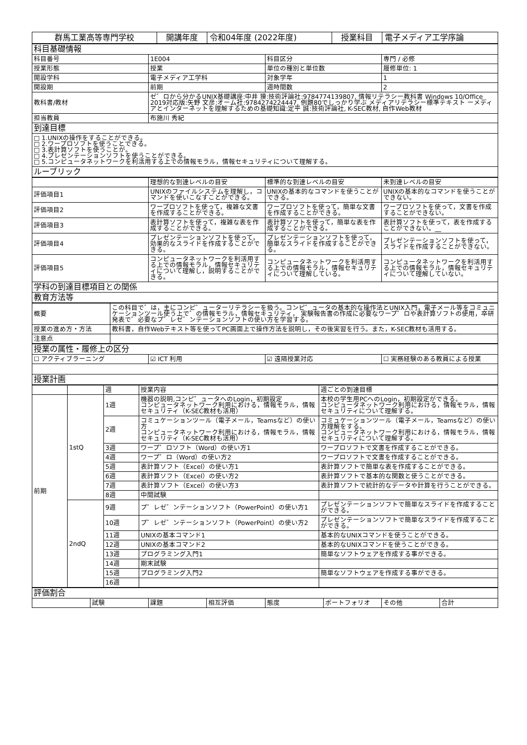| 群馬工業高等専門学校 | 開講年度 | 令和04年度 (2022年度) | 授業科目 | 電子メディア工学序論 |
| 科目基礎情報 | | | |
| 科目番号 | 1E004 | 科目区分 | 専門 / 必修 |
| 授業形態 | 授業 | 単位の種別と単位数 | 履修単位: 1 |
| 開設学科 | 電子メディア工学科 | 対象学年 | 1 |
| 開設期 | 前期 | 週時間数 | 2 |
| 教科書/教材 | ゼ゛ロから分かるUNIX基礎講座:中井 獏:技術評論社:9784774139807, 情報リテラシー教科書 Windows 10/Office 2019対応版:矢野 文彦:オーム社:9784274224447, 例題80でしっかり学ぶ メディアリテラシー標準テキスト ーメディアとインターネットを理解するための基礎知識:定平 誠:技術評論社, K-SEC教材, 自作Web教材 | | |
| 担当教員 | 布施川 秀紀 | | |
| 到達目標 | | | |
| □ 1.UNIXの操作をすることができる。 □ 2.ワープロソフトを使うことできる。 □ 3.表計算ソフトを使うことが。 □ 4.プレゼンテーションソフトを使うことができる。 □ 5.コンピュータネットワークを利活用する上での情報モラル，情報セキュリティについて理解する。 | | | |
| ルーブリック | | | |
| | 理想的な到達レベルの目安 | 標準的な到達レベルの目安 | 未到達レベルの目安 |
| 評価項目1 | UNIXのファイルシステムを理解し，コマンドを使いこなすことができる。 | UNIXの基本的なコマンドを使うことができる。 | UNIXの基本的なコマンドを使うことができない。 |
| 評価項目2 | ワープロソフトを使って，複雑な文書を作成することができる。 | ワープロソフトを使って，簡単な文書を作成することができる。 | ワープロソフトを使って，文書を作成することができない。 |
| 評価項目3 | 表計算ソフトを使って，複雑な表を作成することができる。 | 表計算ソフトを使って，簡単な表を作成することができる。 | 表計算ソフトを使って，表を作成することができない。__ |
| 評価項目4 | プレゼンテーションソフトを使って，効果的なスライドを作成することができる。 | プレゼンテーションソフトを使って，簡単なスライドを作成することができる。 | プレゼンテーションソフトを使って，スライドを作成することができない。 |
| 評価項目5 | コンピュータネットワークを利活用する上での情報モラル，情報セキュリティについて理解し，説明することができる。 | コンピュータネットワークを利活用する上での情報モラル，情報セキュリティについて理解している。 | コンピュータネットワークを利活用する上での情報モラル，情報セキュリティについて理解していない。 |
| 学科の到達目標項目との関係 | | | |
| 教育方法等 | | | |
| 概要 | この科目で゛は，主にコンピ゜ューターリテラシーを扱う。コンピ゜ュータの基本的な操作法とUNIX入門，電子メール等をコミュニケーションツール使う上で゛の情報モラル，情報セキュリティ， 実験報告書の作成に必要なワープ゜ロや表計算ソフトの使用，卒研発表で゛必要なプ゜レゼ゛ンテーションソフトの使い方を学習する。 |
| 授業の進め方・方法 | 教科書，自作Webテキスト等を使ってPC画面上で操作方法を説明し，その後実習を行う。また，K-SEC教材も活用する。 |
| 注意点 | |
| 授業の属性・履修上の区分 | | | |
| ☐ アクティブラーニング | ☑ ICT 利用 | ☑ 遠隔授業対応 | ☐ 実務経験のある教員による授業 |
| 授業計画 | | | |
| | | 週 | 授業内容 | 週ごとの到達目標 |
| 前期 | 1stQ | 1週 | 機器の説明,コンピ゜ュータへのLogin，初期設定 コンピュータネットワーク利用における，情報モラル，情報セキュリティ（K-SEC教材も活用） | 本校の学生用PCへのLogin，初期設定ができる。 コンピュータネットワーク利用における，情報モラル，情報セキュリティについて理解する。 |
| | | 2週 | コミュケーションツール（電子メール，Teamsなど）の使い方 コンピュータネットワーク利用における，情報モラル，情報セキュリティ（K-SEC教材も活用） | コミュケーションツール（電子メール，Teamsなど）の使い方理解をする。 コンピュータネットワーク利用における，情報モラル，情報セキュリティについて理解する。 |
| | | 3週 | ワープ゜ロソフト（Word）の使い方1 | ワープロソフトで文書を作成することができる。 |
| | | 4週 | ワープ゜ロ（Word）の使い方2 | ワープロソフトで文書を作成することができる。 |
| | | 5週 | 表計算ソフト（Excel）の使い方1 | 表計算ソフトで簡単な表を作成することができる。 |
| | | 6週 | 表計算ソフト（Excel）の使い方2 | 表計算ソフトで基本的な関数と使うことができる。 |
| | | 7週 | 表計算ソフト（Excel）の使い方3 | 表計算ソフトで統計的なデータや計算を行うことができる。 |
| | | 8週 | 中間試験 | |
| | 2ndQ | 9週 | プ゜レゼ゛ンテーションソフト（PowerPoint）の使い方1 | プレゼンテーションソフトで簡単なスライドを作成することができる。 |
| | | 10週 | プ゜レゼ゛ンテーションソフト（PowerPoint）の使い方2 | プレゼンテーションソフトで簡単なスライドを作成することができる。 |
| | | 11週 | UNIXの基本コマンド1 | 基本的なUNIXコマンドを使うことができる。 |
| | | 12週 | UNIXの基本コマンド2 | 基本的なUNIXコマンドを使うことができる。 |
| | | 13週 | プログラミング入門1 | 簡単なソフトウェアを作成する事ができる。 |
| | | 14週 | 期末試験 | |
| | | 15週 | プログラミング入門2 | 簡単なソフトウェアを作成する事ができる。 |
| | | 16週 | | |
| 評価割合 | | | | | | | |
| | 試験 | 課題 | 相互評価 | 態度 | ポートフォリオ | その他 | 合計 |